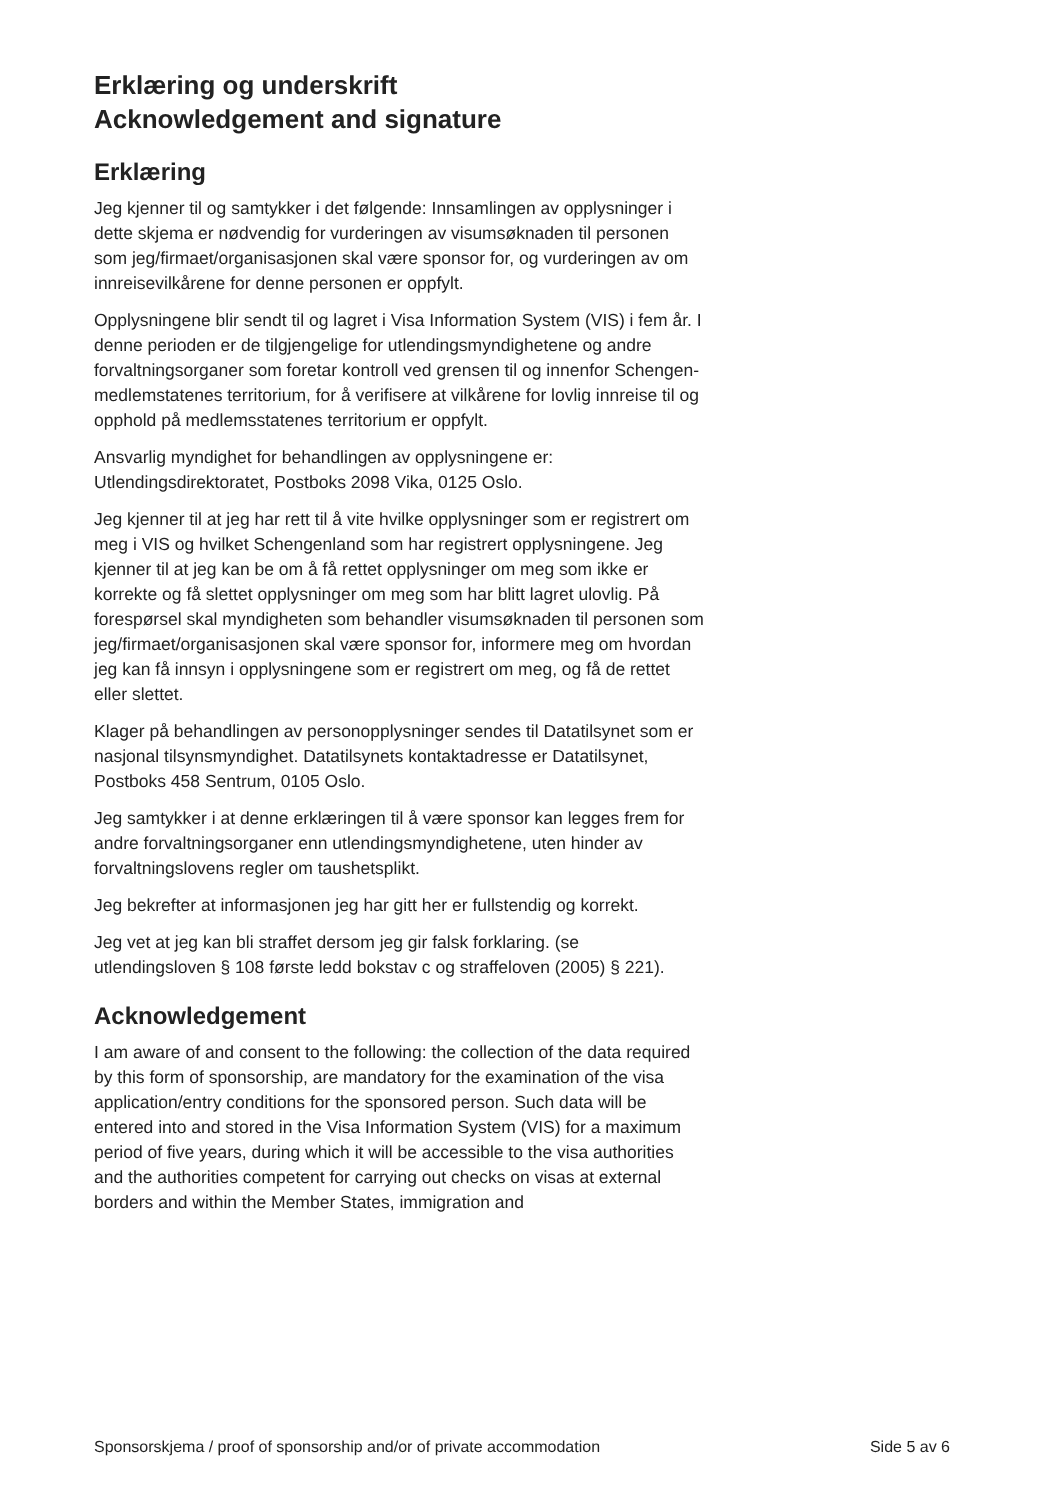Erklæring og underskrift
Acknowledgement and signature
Erklæring
Jeg kjenner til og samtykker i det følgende: Innsamlingen av opplysninger i dette skjema er nødvendig for vurderingen av visumsøknaden til personen som jeg/firmaet/organisasjonen skal være sponsor for, og vurderingen av om innreisevilkårene for denne personen er oppfylt.
Opplysningene blir sendt til og lagret i Visa Information System (VIS) i fem år. I denne perioden er de tilgjengelige for utlendingsmyndighetene og andre forvaltningsorganer som foretar kontroll ved grensen til og innenfor Schengen-medlemstatenes territorium, for å verifisere at vilkårene for lovlig innreise til og opphold på medlemsstatenes territorium er oppfylt.
Ansvarlig myndighet for behandlingen av opplysningene er: Utlendingsdirektoratet, Postboks 2098 Vika, 0125 Oslo.
Jeg kjenner til at jeg har rett til å vite hvilke opplysninger som er registrert om meg i VIS og hvilket Schengenland som har registrert opplysningene. Jeg kjenner til at jeg kan be om å få rettet opplysninger om meg som ikke er korrekte og få slettet opplysninger om meg som har blitt lagret ulovlig. På forespørsel skal myndigheten som behandler visumsøknaden til personen som jeg/firmaet/organisasjonen skal være sponsor for, informere meg om hvordan jeg kan få innsyn i opplysningene som er registrert om meg, og få de rettet eller slettet.
Klager på behandlingen av personopplysninger sendes til Datatilsynet som er nasjonal tilsynsmyndighet. Datatilsynets kontaktadresse er Datatilsynet, Postboks 458 Sentrum, 0105 Oslo.
Jeg samtykker i at denne erklæringen til å være sponsor kan legges frem for andre forvaltningsorganer enn utlendingsmyndig­hetene, uten hinder av forvaltningslovens regler om taushetsplikt.
Jeg bekrefter at informasjonen jeg har gitt her er fullstendig og korrekt.
Jeg vet at jeg kan bli straffet dersom jeg gir falsk forklaring. (se utlendingsloven § 108 første ledd bokstav c og straffeloven (2005) § 221).
Acknowledgement
I am aware of and consent to the following: the collection of the data required by this form of sponsorship, are mandatory for the examination of the visa application/entry conditions for the sponsored person. Such data will be entered into and stored in the Visa Information System (VIS) for a maximum period of five years, during which it will be accessible to the visa authorities and the authorities competent for carrying out checks on visas at external borders and within the Member States, immigration and
Sponsorskjema / proof of sponsorship and/or of private accommodation Side 5 av 6